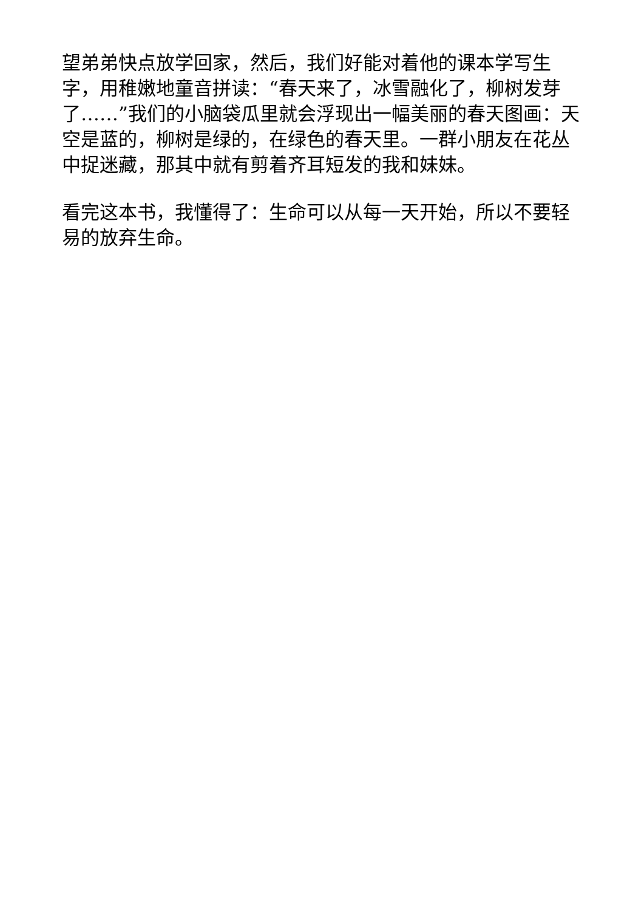望弟弟快点放学回家，然后，我们好能对着他的课本学写生字，用稚嫩地童音拼读：“春天来了，冰雪融化了，柳树发芽了……”我们的小脑袋瓜里就会浮现出一幅美丽的春天图画：天空是蓝的，柳树是绿的，在绿色的春天里。一群小朋友在花丛中捉迷藏，那其中就有剪着齐耳短发的我和妹妹。
看完这本书，我懂得了：生命可以从每一天开始，所以不要轻易的放弃生命。